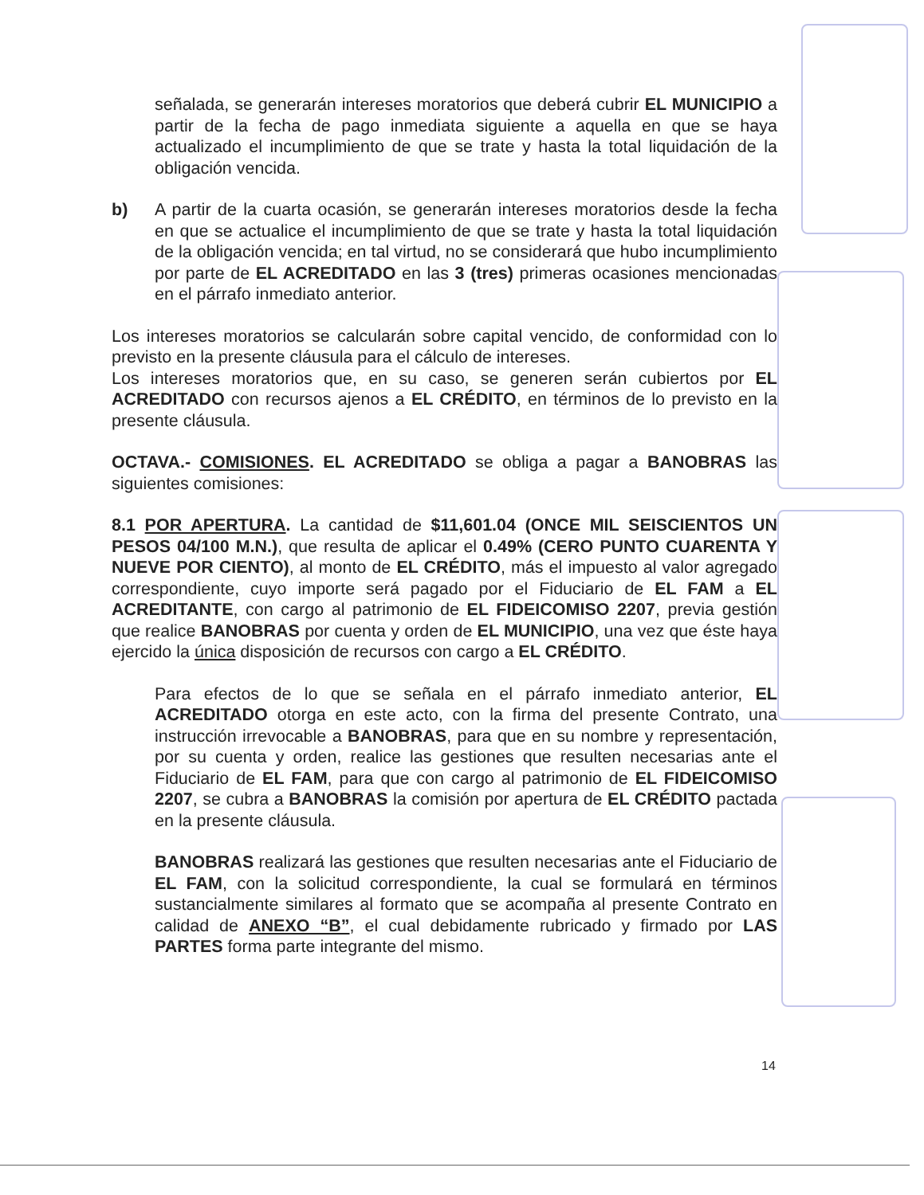señalada, se generarán intereses moratorios que deberá cubrir EL MUNICIPIO a partir de la fecha de pago inmediata siguiente a aquella en que se haya actualizado el incumplimiento de que se trate y hasta la total liquidación de la obligación vencida.
b) A partir de la cuarta ocasión, se generarán intereses moratorios desde la fecha en que se actualice el incumplimiento de que se trate y hasta la total liquidación de la obligación vencida; en tal virtud, no se considerará que hubo incumplimiento por parte de EL ACREDITADO en las 3 (tres) primeras ocasiones mencionadas en el párrafo inmediato anterior.
Los intereses moratorios se calcularán sobre capital vencido, de conformidad con lo previsto en la presente cláusula para el cálculo de intereses.
Los intereses moratorios que, en su caso, se generen serán cubiertos por EL ACREDITADO con recursos ajenos a EL CRÉDITO, en términos de lo previsto en la presente cláusula.
OCTAVA.- COMISIONES. EL ACREDITADO se obliga a pagar a BANOBRAS las siguientes comisiones:
8.1 POR APERTURA. La cantidad de $11,601.04 (ONCE MIL SEISCIENTOS UN PESOS 04/100 M.N.), que resulta de aplicar el 0.49% (CERO PUNTO CUARENTA Y NUEVE POR CIENTO), al monto de EL CRÉDITO, más el impuesto al valor agregado correspondiente, cuyo importe será pagado por el Fiduciario de EL FAM a EL ACREDITANTE, con cargo al patrimonio de EL FIDEICOMISO 2207, previa gestión que realice BANOBRAS por cuenta y orden de EL MUNICIPIO, una vez que éste haya ejercido la única disposición de recursos con cargo a EL CRÉDITO.
Para efectos de lo que se señala en el párrafo inmediato anterior, EL ACREDITADO otorga en este acto, con la firma del presente Contrato, una instrucción irrevocable a BANOBRAS, para que en su nombre y representación, por su cuenta y orden, realice las gestiones que resulten necesarias ante el Fiduciario de EL FAM, para que con cargo al patrimonio de EL FIDEICOMISO 2207, se cubra a BANOBRAS la comisión por apertura de EL CRÉDITO pactada en la presente cláusula.
BANOBRAS realizará las gestiones que resulten necesarias ante el Fiduciario de EL FAM, con la solicitud correspondiente, la cual se formulará en términos sustancialmente similares al formato que se acompaña al presente Contrato en calidad de ANEXO “B”, el cual debidamente rubricado y firmado por LAS PARTES forma parte integrante del mismo.
14